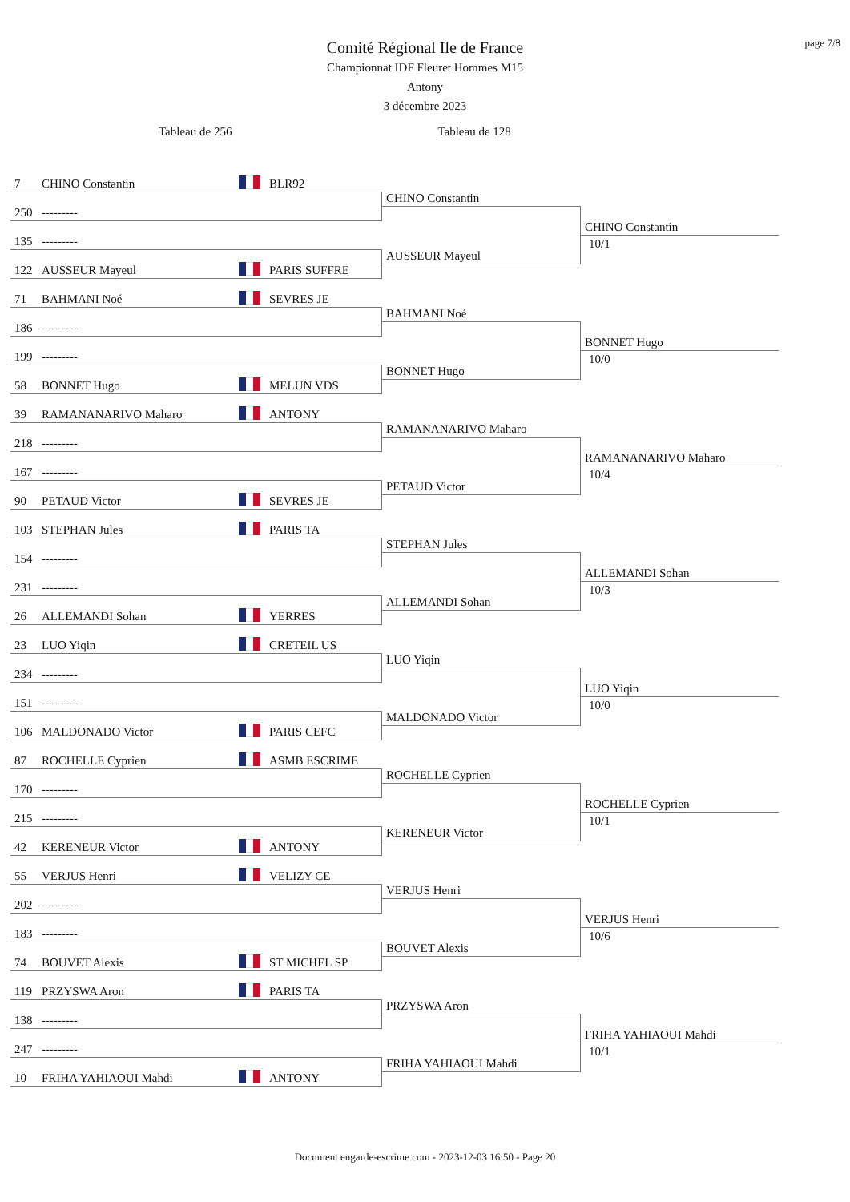page 7/8
Comité Régional Ile de France
Championnat IDF Fleuret Hommes M15
Antony
3 décembre 2023
Tableau de 256 Tableau de 128
7 CHINO Constantin BLR92
CHINO Constantin
250 ---------
CHINO Constantin
10/1
135 ---------
AUSSEUR Mayeul
122 AUSSEUR Mayeul PARIS SUFFRE
71 BAHMANI Noé SEVRES JE
BAHMANI Noé
186 ---------
BONNET Hugo
10/0
199 ---------
BONNET Hugo
58 BONNET Hugo MELUN VDS
39 RAMANANARIVO Maharo ANTONY
RAMANANARIVO Maharo
218 ---------
RAMANANARIVO Maharo
10/4
167 ---------
PETAUD Victor
90 PETAUD Victor SEVRES JE
103 STEPHAN Jules PARIS TA
STEPHAN Jules
154 ---------
ALLEMANDI Sohan
10/3
231 ---------
ALLEMANDI Sohan
26 ALLEMANDI Sohan YERRES
23 LUO Yiqin CRETEIL US
LUO Yiqin
234 ---------
LUO Yiqin
10/0
151 ---------
MALDONADO Victor
106 MALDONADO Victor PARIS CEFC
87 ROCHELLE Cyprien ASMB ESCRIME
ROCHELLE Cyprien
170 ---------
ROCHELLE Cyprien
10/1
215 ---------
KERENEUR Victor
42 KERENEUR Victor ANTONY
55 VERJUS Henri VELIZY CE
VERJUS Henri
202 ---------
VERJUS Henri
10/6
183 ---------
BOUVET Alexis
74 BOUVET Alexis ST MICHEL SP
119 PRZYSWA Aron PARIS TA
PRZYSWA Aron
138 ---------
FRIHA YAHIAOUI Mahdi
10/1
247 ---------
FRIHA YAHIAOUI Mahdi
10 FRIHA YAHIAOUI Mahdi ANTONY
Document engarde-escrime.com - 2023-12-03 16:50 - Page 20